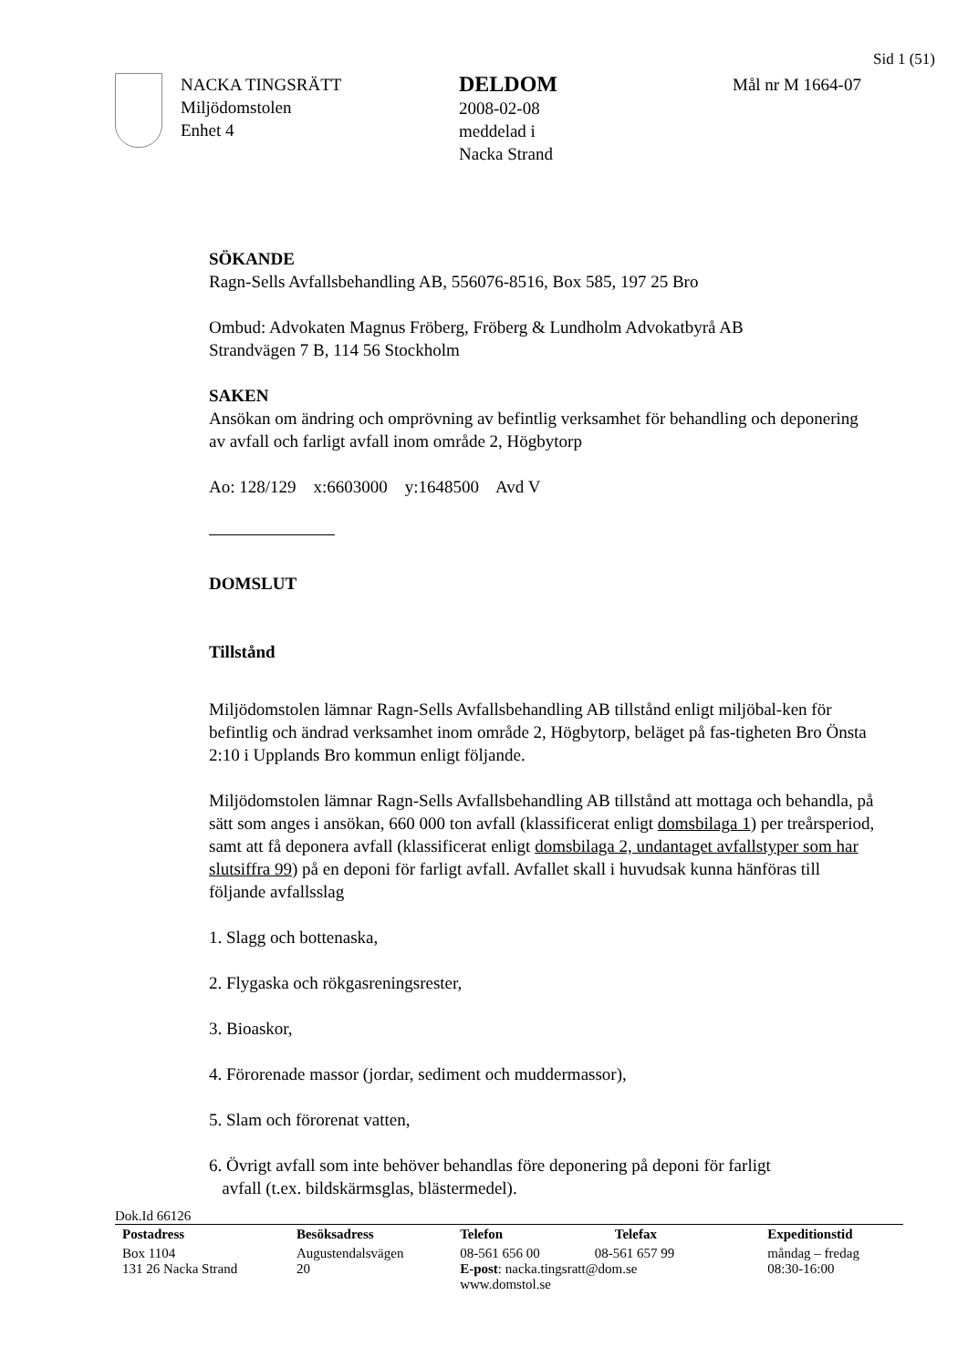Sid 1 (51)
NACKA TINGSRÄTT
Miljödomstolen
Enhet 4
DELDOM
2008-02-08
meddelad i
Nacka Strand
Mål nr M 1664-07
SÖKANDE
Ragn-Sells Avfallsbehandling AB, 556076-8516, Box 585, 197 25 Bro
Ombud: Advokaten Magnus Fröberg, Fröberg & Lundholm Advokatbyrå AB
Strandvägen 7 B, 114 56 Stockholm
SAKEN
Ansökan om ändring och omprövning av befintlig verksamhet för behandling och deponering av avfall och farligt avfall inom område 2, Högbytorp
Ao: 128/129 x:6603000 y:1648500 Avd V
DOMSLUT
Tillstånd
Miljödomstolen lämnar Ragn-Sells Avfallsbehandling AB tillstånd enligt miljöbal-ken för befintlig och ändrad verksamhet inom område 2, Högbytorp, beläget på fas-tigheten Bro Önsta 2:10 i Upplands Bro kommun enligt följande.
Miljödomstolen lämnar Ragn-Sells Avfallsbehandling AB tillstånd att mottaga och behandla, på sätt som anges i ansökan, 660 000 ton avfall (klassificerat enligt domsbilaga 1) per treårsperiod, samt att få deponera avfall (klassificerat enligt domsbilaga 2, undantaget avfallstyper som har slutsiffra 99) på en deponi för farligt avfall. Avfallet skall i huvudsak kunna hänföras till följande avfallsslag
1. Slagg och bottenaska,
2. Flygaska och rökgasreningsrester,
3. Bioaskor,
4. Förorenade massor (jordar, sediment och muddermassor),
5. Slam och förorenat vatten,
6. Övrigt avfall som inte behöver behandlas före deponering på deponi för farligt
avfall (t.ex. bildskärmsglas, blästermedel).
Dok.Id 66126
| Postadress | Besöksadress | Telefon | Telefax | Expeditionstid |
| --- | --- | --- | --- | --- |
| Box 1104 131 26 Nacka Strand | Augustendalsvägen 20 | 08-561 656 00 08-561 657 99 E-post : nacka.tingsratt@dom.se www.domstol.se | | måndag – fredag 08:30-16:00 |